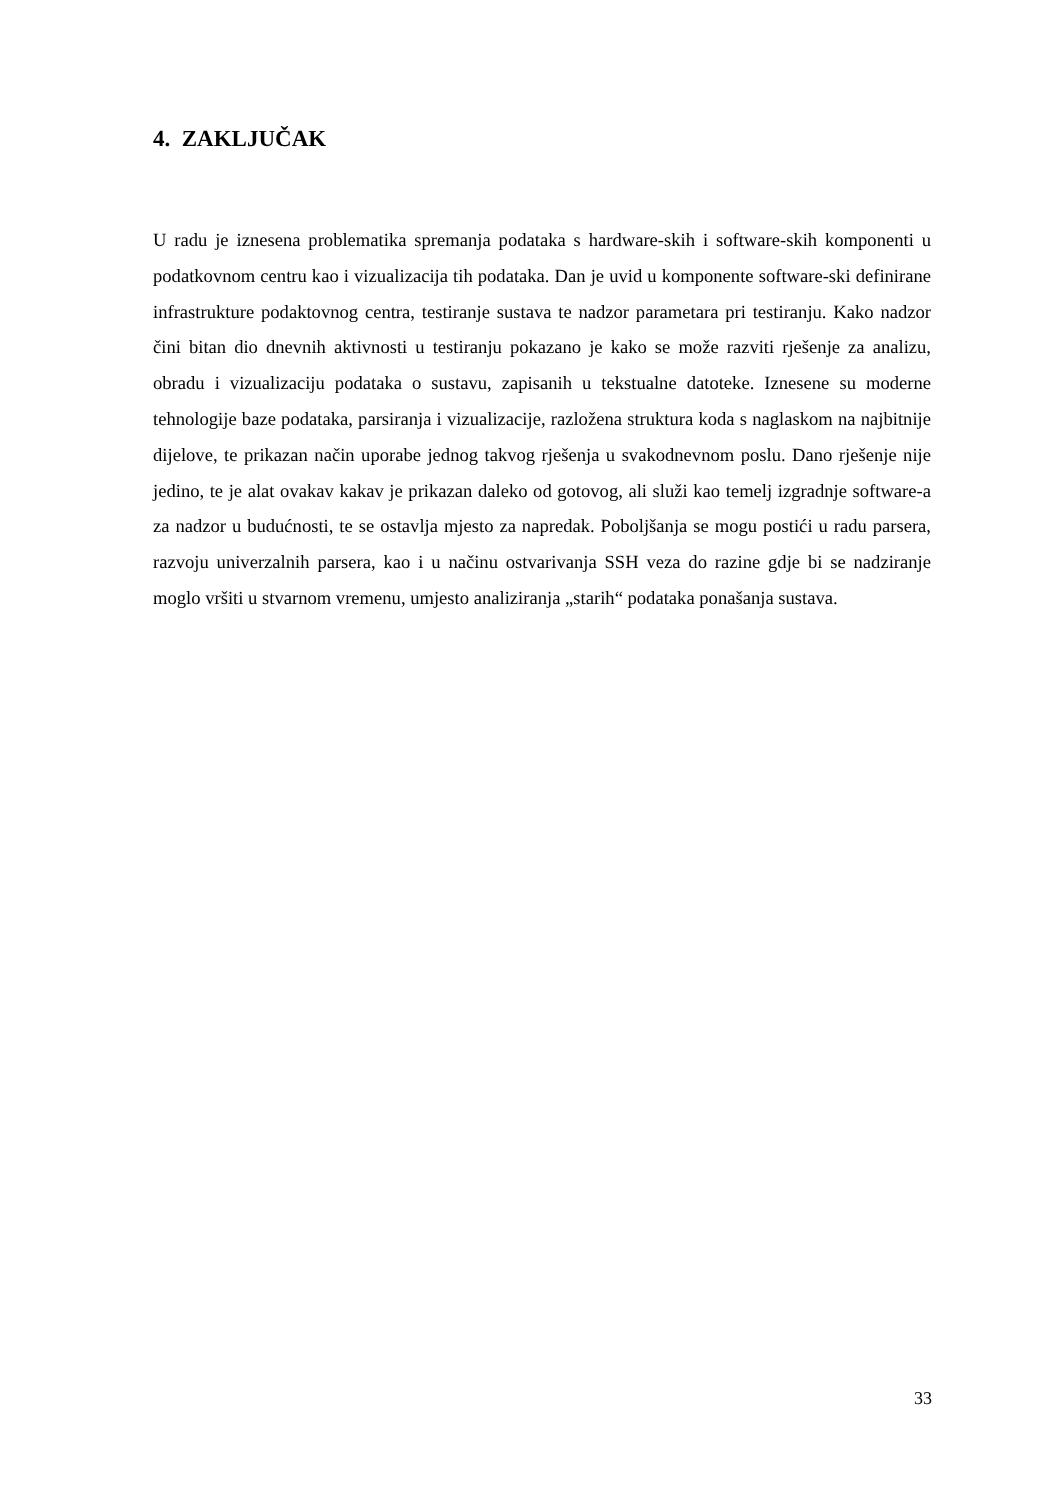4. ZAKLJUČAK
U radu je iznesena problematika spremanja podataka s hardware-skih i software-skih komponenti u podatkovnom centru kao i vizualizacija tih podataka. Dan je uvid u komponente software-ski definirane infrastrukture podaktovnog centra, testiranje sustava te nadzor parametara pri testiranju. Kako nadzor čini bitan dio dnevnih aktivnosti u testiranju pokazano je kako se može razviti rješenje za analizu, obradu i vizualizaciju podataka o sustavu, zapisanih u tekstualne datoteke. Iznesene su moderne tehnologije baze podataka, parsiranja i vizualizacije, razložena struktura koda s naglaskom na najbitnije dijelove, te prikazan način uporabe jednog takvog rješenja u svakodnevnom poslu. Dano rješenje nije jedino, te je alat ovakav kakav je prikazan daleko od gotovog, ali služi kao temelj izgradnje software-a za nadzor u budućnosti, te se ostavlja mjesto za napredak. Poboljšanja se mogu postići u radu parsera, razvoju univerzalnih parsera, kao i u načinu ostvarivanja SSH veza do razine gdje bi se nadziranje moglo vršiti u stvarnom vremenu, umjesto analiziranja „starih“ podataka ponašanja sustava.
33